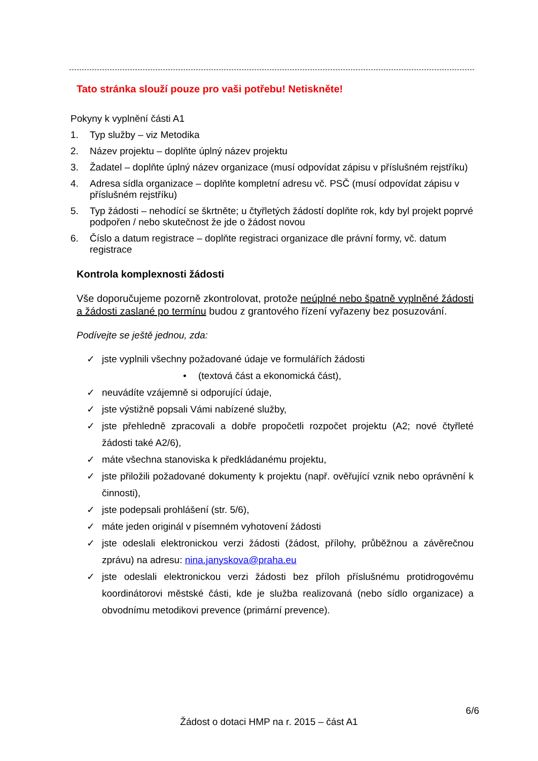Tato stránka slouží pouze pro vaši potřebu! Netiskněte!
Pokyny k vyplnění části A1
1. Typ služby – viz Metodika
2. Název projektu – doplňte úplný název projektu
3. Žadatel – doplňte úplný název organizace (musí odpovídat zápisu v příslušném rejstříku)
4. Adresa sídla organizace – doplňte kompletní adresu vč. PSČ (musí odpovídat zápisu v příslušném rejstříku)
5. Typ žádosti – nehodící se škrtněte; u čtyřletých žádostí doplňte rok, kdy byl projekt poprvé podpořen / nebo skutečnost že jde o žádost novou
6. Číslo a datum registrace – doplňte registraci organizace dle právní formy, vč. datum registrace
Kontrola komplexnosti žádosti
Vše doporučujeme pozorně zkontrolovat, protože neúplné nebo špatně vyplněné žádosti a žádosti zaslané po termínu budou z grantového řízení vyřazeny bez posuzování.
Podívejte se ještě jednou, zda:
✓ jste vyplnili všechny požadované údaje ve formulářích žádosti
• (textová část a ekonomická část),
✓ neuvádíte vzájemně si odporující údaje,
✓ jste výstižně popsali Vámi nabízené služby,
✓ jste přehledně zpracovali a dobře propočetli rozpočet projektu (A2; nové čtyřleté žádosti také A2/6),
✓ máte všechna stanoviska k předkládanému projektu,
✓ jste přiložili požadované dokumenty k projektu (např. ověřující vznik nebo oprávnění k činnosti),
✓ jste podepsali prohlášení (str. 5/6),
✓ máte jeden originál v písemném vyhotovení žádosti
✓ jste odeslali elektronickou verzi žádosti (žádost, přílohy, průběžnou a závěrečnou zprávu) na adresu: nina.janyskova@praha.eu
✓ jste odeslali elektronickou verzi žádosti bez příloh příslušnému protidrogovému koordinátorovi městské části, kde je služba realizovaná (nebo sídlo organizace) a obvodnímu metodikovi prevence (primární prevence).
6/6
Žádost o dotaci HMP na r. 2015 – část A1